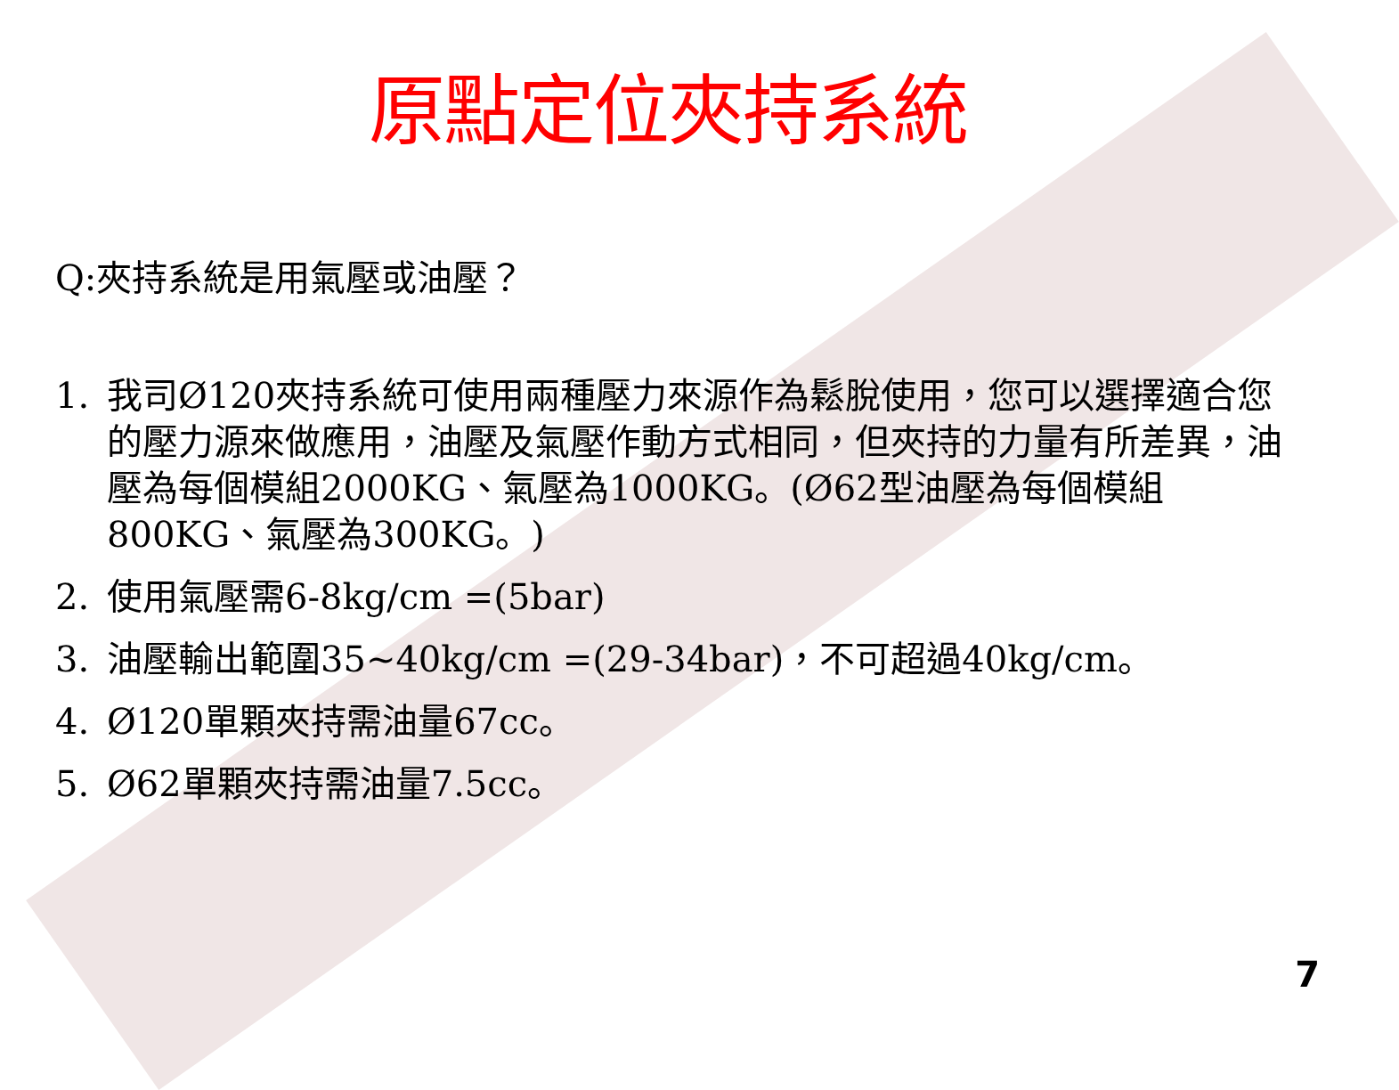原點定位夾持系統
Q:夾持系統是用氣壓或油壓？
1. 我司Ø120夾持系統可使用兩種壓力來源作為鬆脫使用，您可以選擇適合您的壓力源來做應用，油壓及氣壓作動方式相同，但夾持的力量有所差異，油壓為每個模組2000KG、氣壓為1000KG。(Ø62型油壓為每個模組800KG、氣壓為300KG。)
2. 使用氣壓需6-8kg/cm =(5bar)
3. 油壓輸出範圍35~40kg/cm =(29-34bar)，不可超過40kg/cm。
4. Ø120單顆夾持需油量67cc。
5. Ø62單顆夾持需油量7.5cc。
7